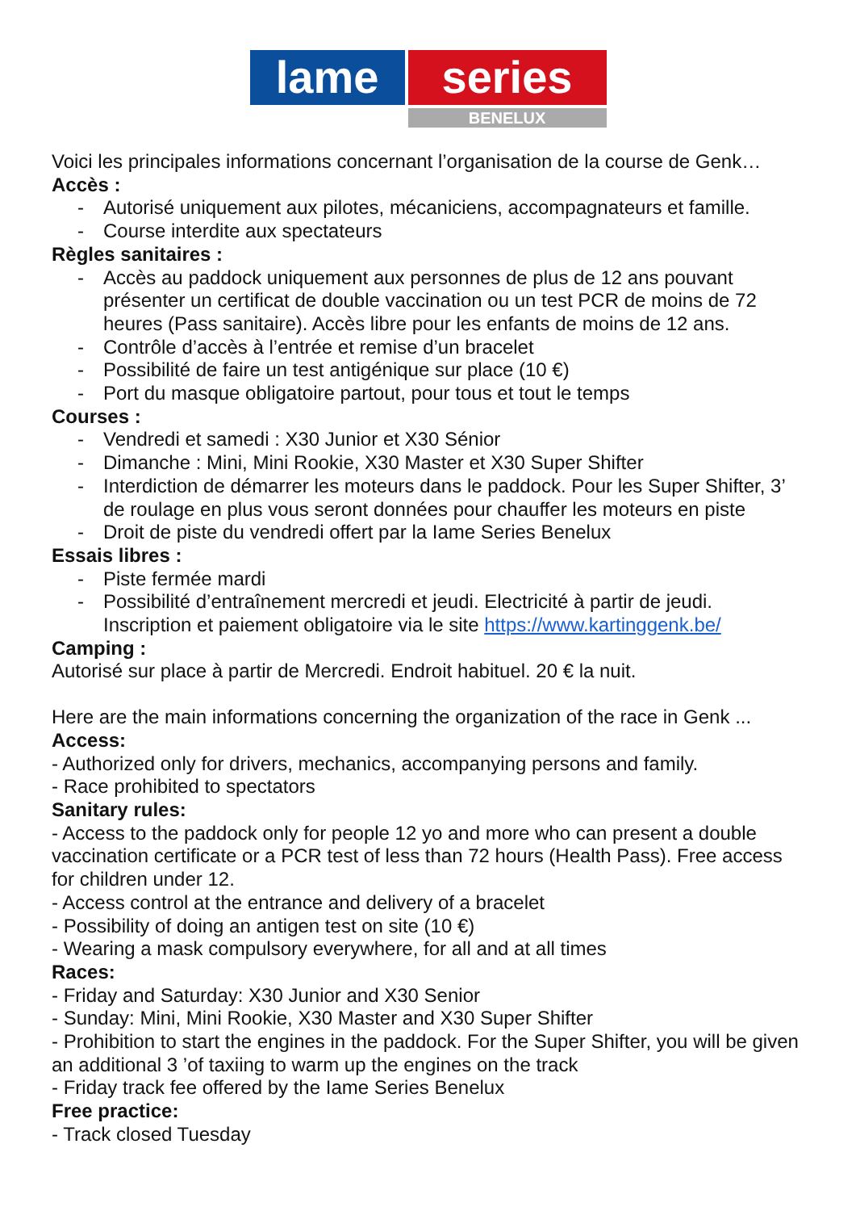lame series
BENELUX
Voici les principales informations concernant l’organisation de la course de Genk…
Accès :
- Autorisé uniquement aux pilotes, mécaniciens, accompagnateurs et famille.
- Course interdite aux spectateurs
Règles sanitaires :
- Accès au paddock uniquement aux personnes de plus de 12 ans pouvant présenter un certificat de double vaccination ou un test PCR de moins de 72 heures (Pass sanitaire). Accès libre pour les enfants de moins de 12 ans.
- Contrôle d’accès à l’entrée et remise d’un bracelet
- Possibilité de faire un test antigénique sur place (10 €)
- Port du masque obligatoire partout, pour tous et tout le temps
Courses :
- Vendredi et samedi : X30 Junior et X30 Sénior
- Dimanche : Mini, Mini Rookie, X30 Master et X30 Super Shifter
- Interdiction de démarrer les moteurs dans le paddock. Pour les Super Shifter, 3’ de roulage en plus vous seront données pour chauffer les moteurs en piste
- Droit de piste du vendredi offert par la Iame Series Benelux
Essais libres :
- Piste fermée mardi
- Possibilité d’entraînement mercredi et jeudi. Electricité à partir de jeudi. Inscription et paiement obligatoire via le site https://www.kartinggenk.be/
Camping :
Autorisé sur place à partir de Mercredi. Endroit habituel. 20 € la nuit.
Here are the main informations concerning the organization of the race in Genk ...
Access:
- Authorized only for drivers, mechanics, accompanying persons and family.
- Race prohibited to spectators
Sanitary rules:
- Access to the paddock only for people 12 yo and more who can present a double vaccination certificate or a PCR test of less than 72 hours (Health Pass). Free access for children under 12.
- Access control at the entrance and delivery of a bracelet
- Possibility of doing an antigen test on site (10 €)
- Wearing a mask compulsory everywhere, for all and at all times
Races:
- Friday and Saturday: X30 Junior and X30 Senior
- Sunday: Mini, Mini Rookie, X30 Master and X30 Super Shifter
- Prohibition to start the engines in the paddock. For the Super Shifter, you will be given an additional 3 ’of taxiing to warm up the engines on the track
- Friday track fee offered by the Iame Series Benelux
Free practice:
- Track closed Tuesday